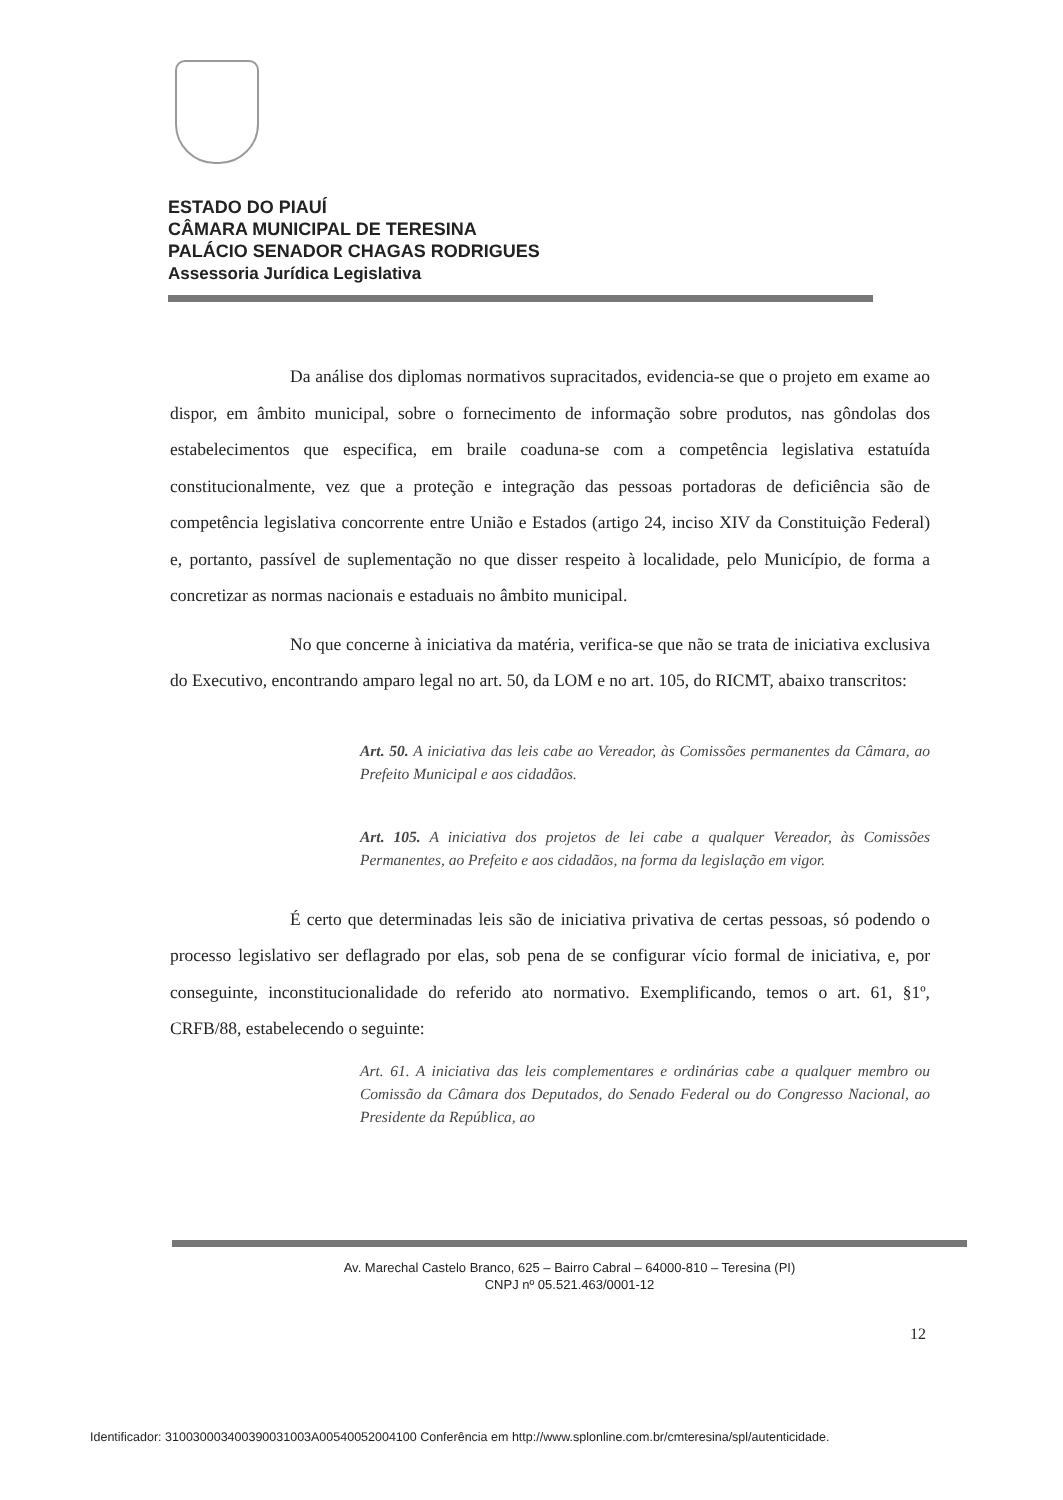ESTADO DO PIAUÍ
CÂMARA MUNICIPAL DE TERESINA
PALÁCIO SENADOR CHAGAS RODRIGUES
Assessoria Jurídica Legislativa
Da análise dos diplomas normativos supracitados, evidencia-se que o projeto em exame ao dispor, em âmbito municipal, sobre o fornecimento de informação sobre produtos, nas gôndolas dos estabelecimentos que especifica, em braile coaduna-se com a competência legislativa estatuída constitucionalmente, vez que a proteção e integração das pessoas portadoras de deficiência são de competência legislativa concorrente entre União e Estados (artigo 24, inciso XIV da Constituição Federal) e, portanto, passível de suplementação no que disser respeito à localidade, pelo Município, de forma a concretizar as normas nacionais e estaduais no âmbito municipal.
No que concerne à iniciativa da matéria, verifica-se que não se trata de iniciativa exclusiva do Executivo, encontrando amparo legal no art. 50, da LOM e no art. 105, do RICMT, abaixo transcritos:
Art. 50. A iniciativa das leis cabe ao Vereador, às Comissões permanentes da Câmara, ao Prefeito Municipal e aos cidadãos.
Art. 105. A iniciativa dos projetos de lei cabe a qualquer Vereador, às Comissões Permanentes, ao Prefeito e aos cidadãos, na forma da legislação em vigor.
É certo que determinadas leis são de iniciativa privativa de certas pessoas, só podendo o processo legislativo ser deflagrado por elas, sob pena de se configurar vício formal de iniciativa, e, por conseguinte, inconstitucionalidade do referido ato normativo. Exemplificando, temos o art. 61, §1º, CRFB/88, estabelecendo o seguinte:
Art. 61. A iniciativa das leis complementares e ordinárias cabe a qualquer membro ou Comissão da Câmara dos Deputados, do Senado Federal ou do Congresso Nacional, ao Presidente da República, ao
Av. Marechal Castelo Branco, 625 – Bairro Cabral – 64000-810 – Teresina (PI)
CNPJ nº 05.521.463/0001-12
12
Identificador: 310030003400390031003A00540052004100 Conferência em http://www.splonline.com.br/cmteresina/spl/autenticidade.